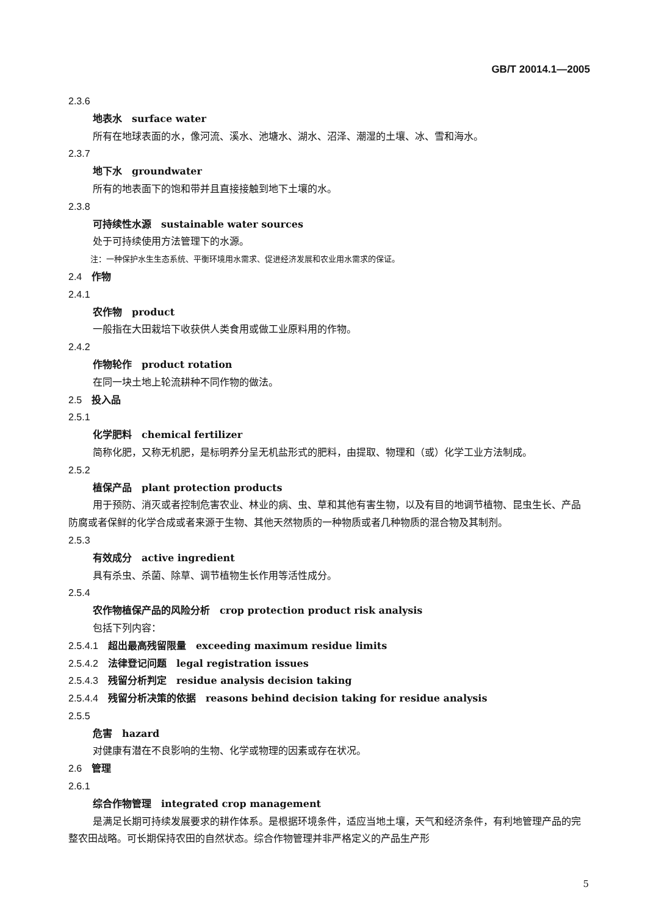GB/T 20014.1—2005
2.3.6
地表水　surface water
所有在地球表面的水，像河流、溪水、池塘水、湖水、沼泽、潮湿的土壤、冰、雪和海水。
2.3.7
地下水　groundwater
所有的地表面下的饱和带并且直接接触到地下土壤的水。
2.3.8
可持续性水源　sustainable water sources
处于可持续使用方法管理下的水源。
注：一种保护水生生态系统、平衡环境用水需求、促进经济发展和农业用水需求的保证。
2.4　作物
2.4.1
农作物　product
一般指在大田栽培下收获供人类食用或做工业原料用的作物。
2.4.2
作物轮作　product rotation
在同一块土地上轮流耕种不同作物的做法。
2.5　投入品
2.5.1
化学肥料　chemical fertilizer
简称化肥，又称无机肥，是标明养分呈无机盐形式的肥料，由提取、物理和（或）化学工业方法制成。
2.5.2
植保产品　plant protection products
用于预防、消灭或者控制危害农业、林业的病、虫、草和其他有害生物，以及有目的地调节植物、昆虫生长、产品防腐或者保鲜的化学合成或者来源于生物、其他天然物质的一种物质或者几种物质的混合物及其制剂。
2.5.3
有效成分　active ingredient
具有杀虫、杀菌、除草、调节植物生长作用等活性成分。
2.5.4
农作物植保产品的风险分析　crop protection product risk analysis
包括下列内容：
2.5.4.1　超出最高残留限量　exceeding maximum residue limits
2.5.4.2　法律登记问题　legal registration issues
2.5.4.3　残留分析判定　residue analysis decision taking
2.5.4.4　残留分析决策的依据　reasons behind decision taking for residue analysis
2.5.5
危害　hazard
对健康有潜在不良影响的生物、化学或物理的因素或存在状况。
2.6　管理
2.6.1
综合作物管理　integrated crop management
是满足长期可持续发展要求的耕作体系。是根据环境条件，适应当地土壤，天气和经济条件，有利地管理产品的完整农田战略。可长期保持农田的自然状态。综合作物管理并非严格定义的产品生产形
5